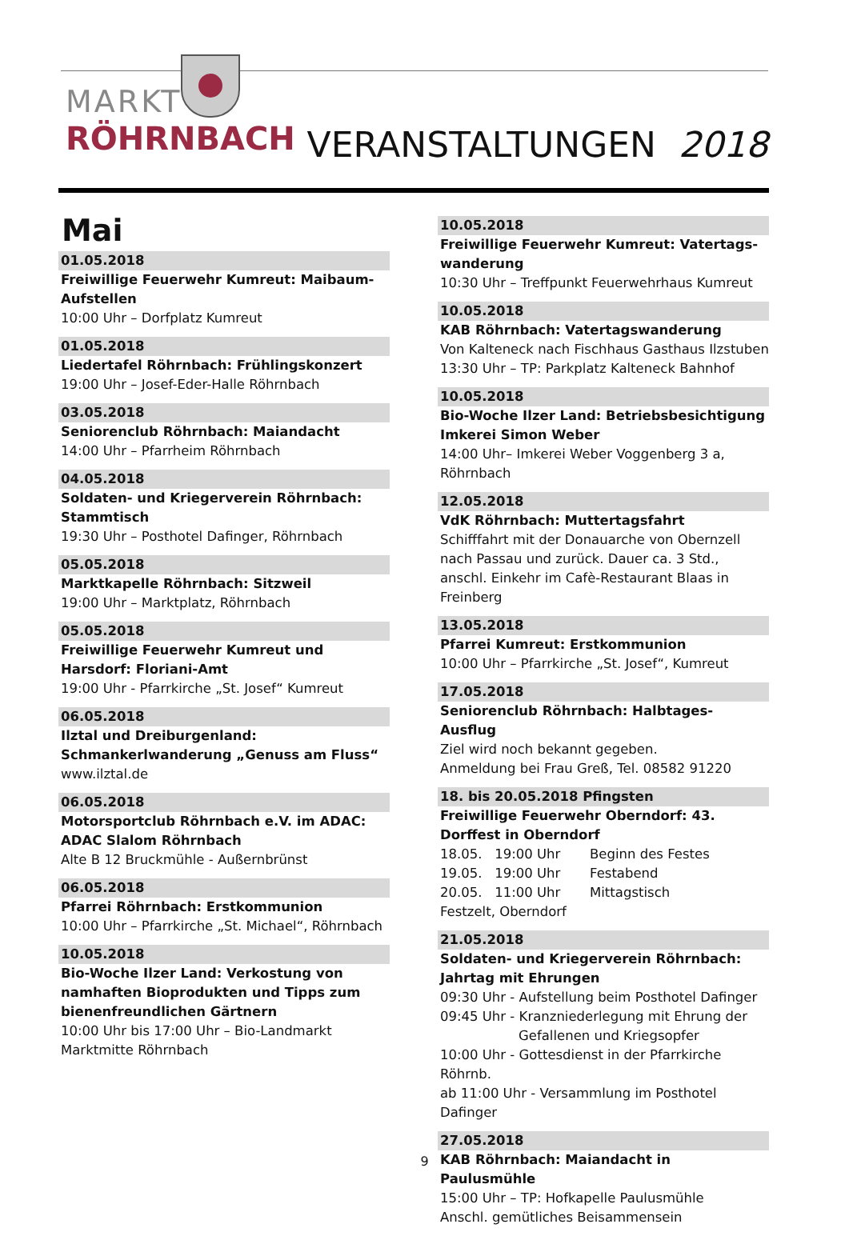MARKT
RÖHRNBACH VERANSTALTUNGEN 2018
Mai
01.05.2018
Freiwillige Feuerwehr Kumreut: Maibaum-Aufstellen
10:00 Uhr – Dorfplatz Kumreut
01.05.2018
Liedertafel Röhrnbach: Frühlingskonzert
19:00 Uhr – Josef-Eder-Halle Röhrnbach
03.05.2018
Seniorenclub Röhrnbach: Maiandacht
14:00 Uhr – Pfarrheim Röhrnbach
04.05.2018
Soldaten- und Kriegerverein Röhrnbach: Stammtisch
19:30 Uhr – Posthotel Dafinger, Röhrnbach
05.05.2018
Marktkapelle Röhrnbach: Sitzweil
19:00 Uhr – Marktplatz, Röhrnbach
05.05.2018
Freiwillige Feuerwehr Kumreut und Harsdorf: Floriani-Amt
19:00 Uhr - Pfarrkirche „St. Josef“ Kumreut
06.05.2018
Ilztal und Dreiburgenland: Schmankerlwanderung „Genuss am Fluss“
www.ilztal.de
06.05.2018
Motorsportclub Röhrnbach e.V. im ADAC: ADAC Slalom Röhrnbach
Alte B 12 Bruckmühle - Außernbrünst
06.05.2018
Pfarrei Röhrnbach: Erstkommunion
10:00 Uhr – Pfarrkirche „St. Michael“, Röhrnbach
10.05.2018
Bio-Woche Ilzer Land: Verkostung von namhaften Bioprodukten und Tipps zum bienenfreundlichen Gärtnern
10:00 Uhr bis 17:00 Uhr – Bio-Landmarkt Marktmitte Röhrnbach
10.05.2018
Freiwillige Feuerwehr Kumreut: Vatertags-wanderung
10:30 Uhr – Treffpunkt Feuerwehrhaus Kumreut
10.05.2018
KAB Röhrnbach: Vatertagswanderung
Von Kalteneck nach Fischhaus Gasthaus Ilzstuben
13:30 Uhr – TP: Parkplatz Kalteneck Bahnhof
10.05.2018
Bio-Woche Ilzer Land: Betriebsbesichtigung Imkerei Simon Weber
14:00 Uhr– Imkerei Weber Voggenberg 3 a, Röhrnbach
12.05.2018
VdK Röhrnbach: Muttertagsfahrt
Schifffahrt mit der Donauarche von Obernzell nach Passau und zurück. Dauer ca. 3 Std., anschl. Einkehr im Cafè-Restaurant Blaas in Freinberg
13.05.2018
Pfarrei Kumreut: Erstkommunion
10:00 Uhr – Pfarrkirche „St. Josef“, Kumreut
17.05.2018
Seniorenclub Röhrnbach: Halbtages-Ausflug
Ziel wird noch bekannt gegeben.
Anmeldung bei Frau Greß, Tel. 08582 91220
18. bis 20.05.2018 Pfingsten
Freiwillige Feuerwehr Oberndorf: 43. Dorffest in Oberndorf
18.05. 19:00 Uhr Beginn des Festes
19.05. 19:00 Uhr Festabend
20.05. 11:00 Uhr Mittagstisch
Festzelt, Oberndorf
21.05.2018
Soldaten- und Kriegerverein Röhrnbach: Jahrtag mit Ehrungen
09:30 Uhr - Aufstellung beim Posthotel Dafinger
09:45 Uhr - Kranzniederlegung mit Ehrung der
Gefallenen und Kriegsopfer
10:00 Uhr - Gottesdienst in der Pfarrkirche Röhrnb.
ab 11:00 Uhr - Versammlung im Posthotel Dafinger
27.05.2018
KAB Röhrnbach: Maiandacht in Paulusmühle
15:00 Uhr – TP: Hofkapelle Paulusmühle
Anschl. gemütliches Beisammensein
9